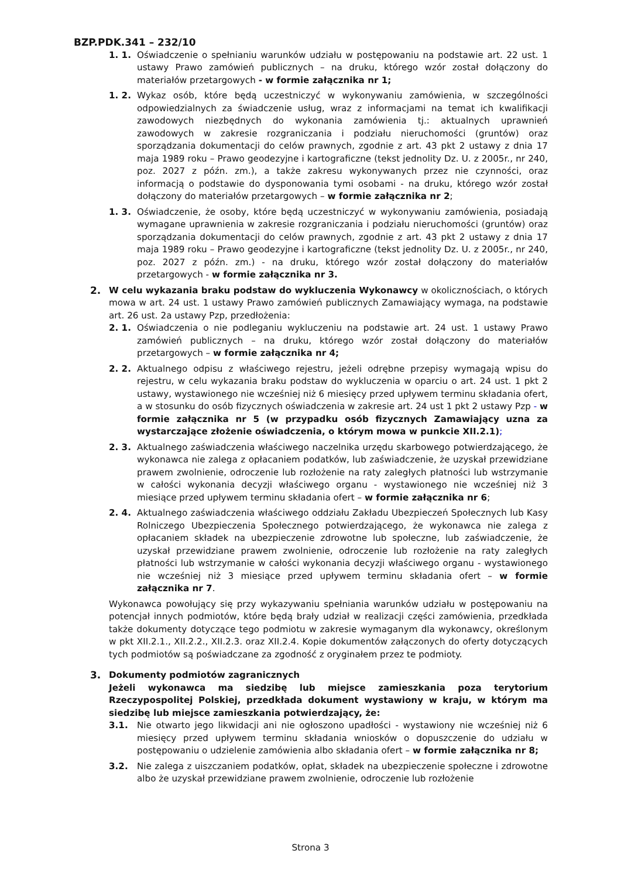BZP.PDK.341 – 232/10
1. 1. Oświadczenie o spełnianiu warunków udziału w postępowaniu na podstawie art. 22 ust. 1 ustawy Prawo zamówień publicznych – na druku, którego wzór został dołączony do materiałów przetargowych - w formie załącznika nr 1;
1. 2. Wykaz osób, które będą uczestniczyć w wykonywaniu zamówienia, w szczególności odpowiedzialnych za świadczenie usług, wraz z informacjami na temat ich kwalifikacji zawodowych niezbędnych do wykonania zamówienia tj.: aktualnych uprawnień zawodowych w zakresie rozgraniczania i podziału nieruchomości (gruntów) oraz sporządzania dokumentacji do celów prawnych, zgodnie z art. 43 pkt 2 ustawy z dnia 17 maja 1989 roku – Prawo geodezyjne i kartograficzne (tekst jednolity Dz. U. z 2005r., nr 240, poz. 2027 z późn. zm.), a także zakresu wykonywanych przez nie czynności, oraz informacją o podstawie do dysponowania tymi osobami - na druku, którego wzór został dołączony do materiałów przetargowych – w formie załącznika nr 2;
1. 3. Oświadczenie, że osoby, które będą uczestniczyć w wykonywaniu zamówienia, posiadają wymagane uprawnienia w zakresie rozgraniczania i podziału nieruchomości (gruntów) oraz sporządzania dokumentacji do celów prawnych, zgodnie z art. 43 pkt 2 ustawy z dnia 17 maja 1989 roku – Prawo geodezyjne i kartograficzne (tekst jednolity Dz. U. z 2005r., nr 240, poz. 2027 z późn. zm.) - na druku, którego wzór został dołączony do materiałów przetargowych - w formie załącznika nr 3.
2. W celu wykazania braku podstaw do wykluczenia Wykonawcy w okolicznościach, o których mowa w art. 24 ust. 1 ustawy Prawo zamówień publicznych Zamawiający wymaga, na podstawie art. 26 ust. 2a ustawy Pzp, przedłożenia:
2. 1. Oświadczenia o nie podleganiu wykluczeniu na podstawie art. 24 ust. 1 ustawy Prawo zamówień publicznych – na druku, którego wzór został dołączony do materiałów przetargowych – w formie załącznika nr 4;
2. 2. Aktualnego odpisu z właściwego rejestru, jeżeli odrębne przepisy wymagają wpisu do rejestru, w celu wykazania braku podstaw do wykluczenia w oparciu o art. 24 ust. 1 pkt 2 ustawy, wystawionego nie wcześniej niż 6 miesięcy przed upływem terminu składania ofert, a w stosunku do osób fizycznych oświadczenia w zakresie art. 24 ust 1 pkt 2 ustawy Pzp - w formie załącznika nr 5 (w przypadku osób fizycznych Zamawiający uzna za wystarczające złożenie oświadczenia, o którym mowa w punkcie XII.2.1);
2. 3. Aktualnego zaświadczenia właściwego naczelnika urzędu skarbowego potwierdzającego, że wykonawca nie zalega z opłacaniem podatków, lub zaświadczenie, że uzyskał przewidziane prawem zwolnienie, odroczenie lub rozłożenie na raty zaległych płatności lub wstrzymanie w całości wykonania decyzji właściwego organu - wystawionego nie wcześniej niż 3 miesiące przed upływem terminu składania ofert – w formie załącznika nr 6;
2. 4. Aktualnego zaświadczenia właściwego oddziału Zakładu Ubezpieczeń Społecznych lub Kasy Rolniczego Ubezpieczenia Społecznego potwierdzającego, że wykonawca nie zalega z opłacaniem składek na ubezpieczenie zdrowotne lub społeczne, lub zaświadczenie, że uzyskał przewidziane prawem zwolnienie, odroczenie lub rozłożenie na raty zaległych płatności lub wstrzymanie w całości wykonania decyzji właściwego organu - wystawionego nie wcześniej niż 3 miesiące przed upływem terminu składania ofert – w formie załącznika nr 7.
Wykonawca powołujący się przy wykazywaniu spełniania warunków udziału w postępowaniu na potencjał innych podmiotów, które będą brały udział w realizacji części zamówienia, przedkłada także dokumenty dotyczące tego podmiotu w zakresie wymaganym dla wykonawcy, określonym w pkt XII.2.1., XII.2.2., XII.2.3. oraz XII.2.4. Kopie dokumentów załączonych do oferty dotyczących tych podmiotów są poświadczane za zgodność z oryginałem przez te podmioty.
3. Dokumenty podmiotów zagranicznych
Jeżeli wykonawca ma siedzibę lub miejsce zamieszkania poza terytorium Rzeczypospolitej Polskiej, przedkłada dokument wystawiony w kraju, w którym ma siedzibę lub miejsce zamieszkania potwierdzający, że:
3.1. Nie otwarto jego likwidacji ani nie ogłoszono upadłości - wystawiony nie wcześniej niż 6 miesięcy przed upływem terminu składania wniosków o dopuszczenie do udziału w postępowaniu o udzielenie zamówienia albo składania ofert – w formie załącznika nr 8;
3.2. Nie zalega z uiszczaniem podatków, opłat, składek na ubezpieczenie społeczne i zdrowotne albo że uzyskał przewidziane prawem zwolnienie, odroczenie lub rozłożenie
Strona 3